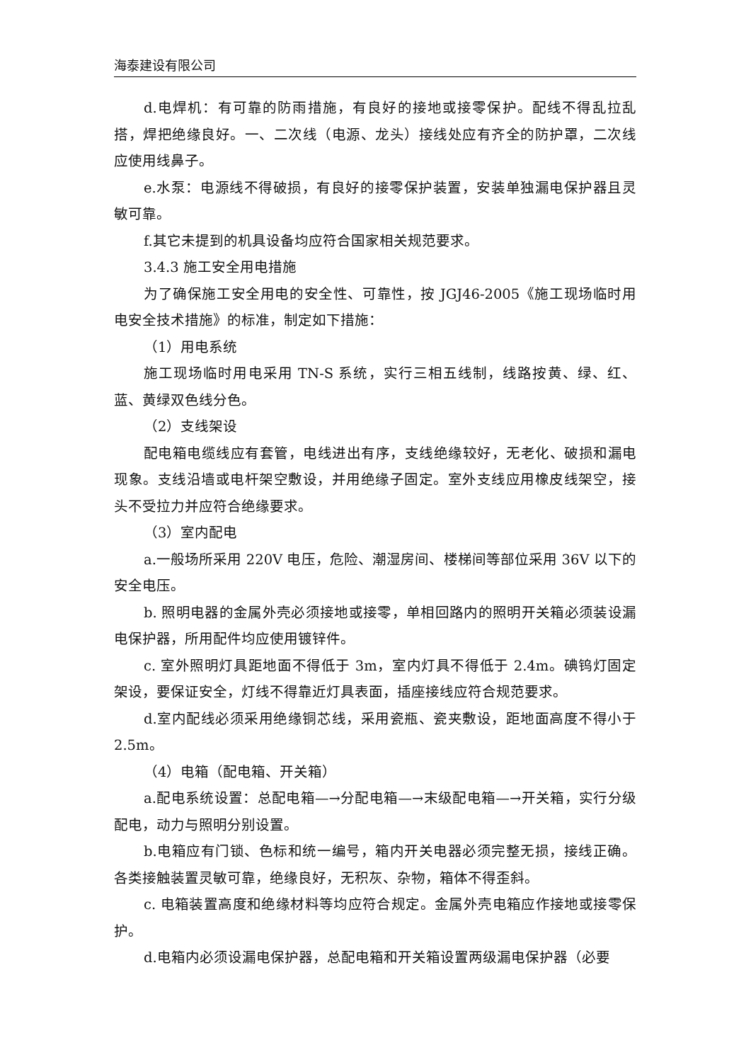海泰建设有限公司
d.电焊机：有可靠的防雨措施，有良好的接地或接零保护。配线不得乱拉乱搭，焊把绝缘良好。一、二次线（电源、龙头）接线处应有齐全的防护罩，二次线应使用线鼻子。
e.水泵：电源线不得破损，有良好的接零保护装置，安装单独漏电保护器且灵敏可靠。
f.其它未提到的机具设备均应符合国家相关规范要求。
3.4.3 施工安全用电措施
为了确保施工安全用电的安全性、可靠性，按 JGJ46-2005《施工现场临时用电安全技术措施》的标准，制定如下措施：
（1）用电系统
施工现场临时用电采用 TN-S 系统，实行三相五线制，线路按黄、绿、红、蓝、黄绿双色线分色。
（2）支线架设
配电箱电缆线应有套管，电线进出有序，支线绝缘较好，无老化、破损和漏电现象。支线沿墙或电杆架空敷设，并用绝缘子固定。室外支线应用橡皮线架空，接头不受拉力并应符合绝缘要求。
（3）室内配电
a.一般场所采用 220V 电压，危险、潮湿房间、楼梯间等部位采用 36V 以下的安全电压。
b. 照明电器的金属外壳必须接地或接零，单相回路内的照明开关箱必须装设漏电保护器，所用配件均应使用镀锌件。
c. 室外照明灯具距地面不得低于 3m，室内灯具不得低于 2.4m。碘钨灯固定架设，要保证安全，灯线不得靠近灯具表面，插座接线应符合规范要求。
d.室内配线必须采用绝缘铜芯线，采用瓷瓶、瓷夹敷设，距地面高度不得小于 2.5m。
（4）电箱（配电箱、开关箱）
a.配电系统设置：总配电箱—→分配电箱—→末级配电箱—→开关箱，实行分级配电，动力与照明分别设置。
b.电箱应有门锁、色标和统一编号，箱内开关电器必须完整无损，接线正确。各类接触装置灵敏可靠，绝缘良好，无积灰、杂物，箱体不得歪斜。
c. 电箱装置高度和绝缘材料等均应符合规定。金属外壳电箱应作接地或接零保护。
d.电箱内必须设漏电保护器，总配电箱和开关箱设置两级漏电保护器（必要